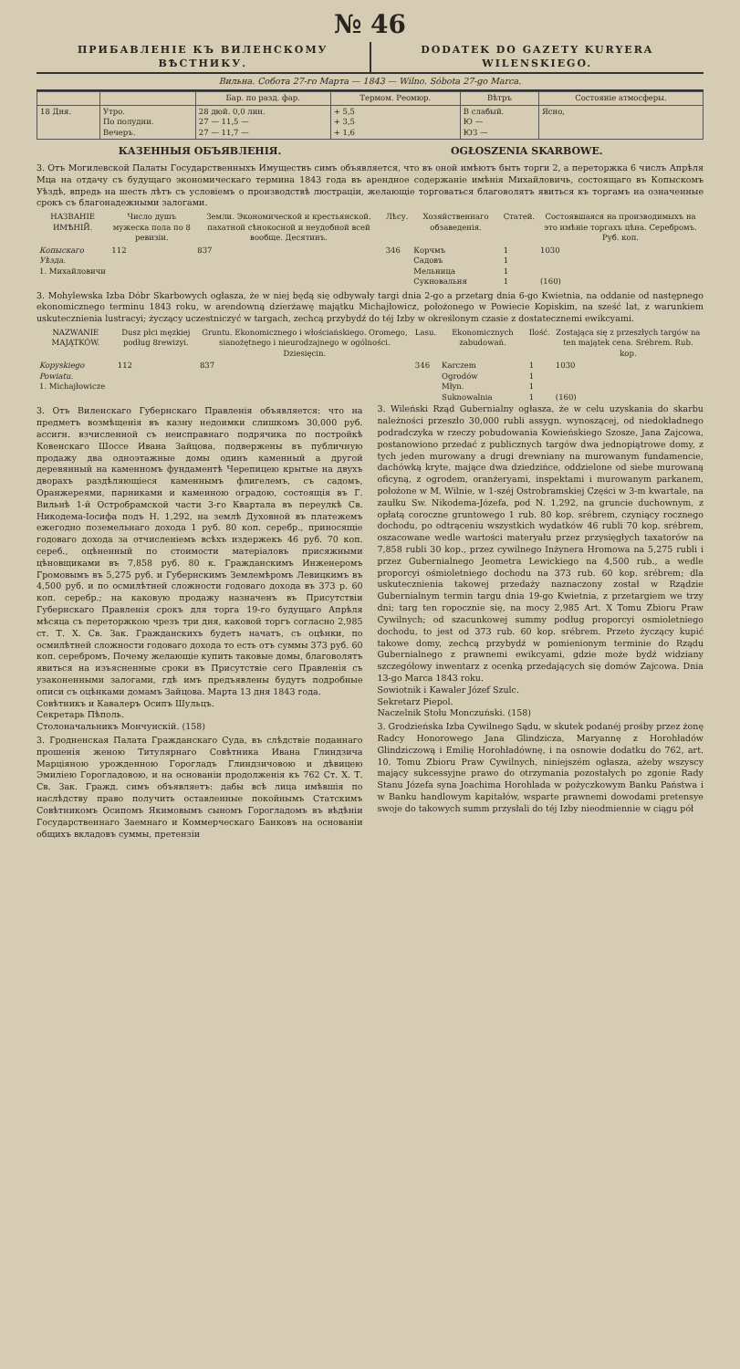№ 46
ПРИБАВЛЕНІЕ КЪ ВИЛЕНСКОМУ ВѢСТНИКУ.
DODATEK DO GAZETY KURYERA WILENSKIEGO.
Вильна. Собота 27-го Марта — 1843 — Wilno. Sóbota 27-go Marca.
| | | Бар. по разд. фар. | Термом. Реомюр. | Вѣтръ | Состояніе атмосферы. |
| --- | --- | --- | --- | --- | --- |
| 18 Дня. | Утро. По полудни. Вечеръ. | 28 дюй. 0,0 лин. 27 — 11,5 — 27 — 11,7 — | + 5,5 + 3,5 + 1,6 | В слабый. Ю — ЮЗ — | Ясно, |
КАЗЕННЫЯ ОБЪЯВЛЕНІЯ. OGŁOSZENIA SKARBOWE.
3. Отъ Могилевской Палаты Государственныхъ Имуществъ симъ объявляется, что въ оной имѣютъ быть торги 2, а переторжка 6 числъ Апрѣля Мца на отдачу съ будущаго экономическаго термина 1843 года въ арендное содержаніе имѣнія Михайловичь, состоящаго въ Копыскомъ Уѣздѣ, впредь на шесть лѣтъ съ условіемъ о производствѣ люстраціи, желающіе торговаться благоволятъ явиться къ торгамъ на означенные срокъ съ благонадежными залогами.
| НАЗВАНІЕ ИМѢНІЙ. | Число душъ мужеска пола по 8 ревизіи. | Земли. Экономической и крестьянской. пахатной сѣнокосной и неудобной всей вообще. Десятинъ. | Лѣсу. | Хозяйственнаго обзаведенія. | Статей. | Состоявшаяся на производимыхъ на это имѣніе торгахъ цѣна. Серебромъ. Руб. коп. |
| --- | --- | --- | --- | --- | --- | --- |
| Копыскаго Уѣзда. 1. Михайловичи | 112 | 837 | 346 | Корчмъ Садовъ Мельница Сукновальня | 1 1 1 1 | 1030 (160) |
3. Mohylewska Izba Dóbr Skarbowych ogłasza, że w niej będą się odbywały targi dnia 2-go a przetarg dnia 6-go Kwietnia, na oddanie od następnego ekonomicznego terminu 1843 roku, w arendowną dzierżawę majątku Michajłowicz, położonego w Powiecie Kopiskim, na sześć lat, z warunkiem uskutecznienia lustracyi; życzący uczestniczyć w targach, zechcą przybydź do téj Izby w określonym czasie z dostatecznemi ewikcyami.
| NAZWANIE MAJĄTKÓW. | Dusz płci męzkiej podług 8rewizyi. | Gruntu. Ekonomicznego i włościańskiego. Oromego, sianożętnego i nieurodzajnego w ogólności. Dziesięcin. | Lasu. | Ekonomicznych zabudowań. | Ilość. | Zostająca się z przeszłych targów na ten majątek cena. Srébrem. Rub. kop. |
| --- | --- | --- | --- | --- | --- | --- |
| Kopyskiego Powiatu. 1. Michajłowicze | 112 | 837 | 346 | Karczem Ogrodów Młyn. Suknowalnia | 1 1 1 1 | 1030 (160) |
3. Отъ Виленскаго Губернскаго Правленія объявляется: что на предметъ возмѣщенія въ казну недоимки слишкомъ 30,000 руб. ассигн. взчисленной съ неисправнаго подрячика по постройкѣ Ковенскаго Шоссе Ивана Зайцова, подвержены въ публичную продажу два одноэтажные домы одинъ каменный а другой деревянный на каменномъ фундаментѣ Черепицею крытые на двухъ дворахъ раздѣляющіеся каменнымъ флигелемъ, съ садомъ, Оранжереями, парниками и каменною оградою, состоящія въ Г. Вильнѣ 1-й Остробрамской части 3-го Квартала въ переулкѣ Св. Никодема-Іосифа подъ Н. 1,292, на землѣ Духовной въ платежемъ ежегодно поземельнаго дохода 1 руб. 80 коп. серебр., приносящіе годоваго дохода за отчисленіемъ всѣхъ издержекъ 46 руб. 70 коп. сереб., оцѣненный по стоимости матеріаловъ присяжными цѣновщиками въ 7,858 руб. 80 к. Гражданскимъ Инженеромъ Громовымъ въ 5,275 руб. и Губернскимъ Землемѣромъ Левицкимъ въ 4,500 руб. и по осмилѣтней сложности годоваго дохода въ 373 р. 60 коп. серебр.; на каковую продажу назначенъ въ Присутствіи Губернскаго Правленія срокъ для торга 19-го будущаго Апрѣля мѣсяца съ переторжкою чрезъ три дня, каковой торгъ согласно 2,985 ст. Т. X. Св. Зак. Гражданскихъ будетъ начатъ, съ оцѣнки, по осмилѣтней сложности годоваго дохода то есть отъ суммы 373 руб. 60 коп. серебромъ, Почему желающіе купить таковые домы, благоволятъ явиться на изъясненные сроки въ Присутствіе сего Правленія съ узаконенными залогами, гдѣ имъ предъявлены будутъ подробные описи съ оцѣнками домамъ Зайцова. Марта 13 дня 1843 года.
Совѣтникъ и Кавалеръ Осипъ Шульцъ.
Секретарь Пѣполь.
Столоначальникъ Мончунскій. (158)
3. Гродненская Палата Гражданскаго Суда, въ слѣдствіе поданнаго прошенія женою Титулярнаго Совѣтника Ивана Глиндзича Марціяною урожденною Горогладъ Глиндзичовою и дѣвицею Эмиліею Горогладовою, и на основаніи продолженія къ 762 Ст. X. Т. Св. Зак. Гражд. симъ объявляетъ: дабы всѣ лица имѣвшія по наслѣдству право получить оставленные покойнымъ Статскимъ Совѣтникомъ Осипомъ Якимовымъ сыномъ Горогладомъ въ вѣдѣніи Государственнаго Заемнаго и Коммерческаго Банковъ на основаніи общихъ вкладовъ суммы, претензіи
3. Wileński Rząd Gubernialny ogłasza, że w celu uzyskania do skarbu należności przeszło 30,000 rubli assygn. wynoszącej, od niedokładnego podradczyka w rzeczy pobudowania Kowieńskiego Szosze, Jana Zajcowa, postanowiono przedać z publicznych targów dwa jednopiątrowe domy, z tych jeden murowany a drugi drewniany na murowanym fundamencie, dachówką kryte, mające dwa dziedzińce, oddzielone od siebe murowaną oficyną, z ogrodem, oranżeryami, inspektami i murowanym parkanem, położone w M. Wilnie, w 1-széj Ostrobramskiej Części w 3-m kwartale, na zaułku Sw. Nikodema-Józefa, pod N. 1,292, na gruncie duchownym, z opłatą coroczne gruntowego 1 rub. 80 kop. srébrem, czyniący rocznego dochodu, po odtrąceniu wszystkich wydatków 46 rubli 70 kop. srébrem, oszacowane wedle wartości materyału przez przysięgłych taxatorów na 7,858 rubli 30 kop., przez cywilnego Inżynera Hromowa na 5,275 rubli i przez Gubernialnego Jeometra Lewickiego na 4,500 rub., a wedle proporcyi ośmioletniego dochodu na 373 rub. 60 kop. srébrem; dla uskutecznienia takowej przedaży naznaczony został w Rządzie Gubernialnym termin targu dnia 19-go Kwietnia, z przetargiem we trzy dni; targ ten ropocznie się, na mocy 2,985 Art. X Tomu Zbioru Praw Cywilnych; od szacunkowej summy podług proporcyi osmioletniego dochodu, to jest od 373 rub. 60 kop. srébrem. Przeto życzący kupić takowe domy, zechcą przybydź w pomienionym terminie do Rządu Gubernialnego z prawnemi ewikcyami, gdzie może bydź widziany szczegółowy inwentarz z ocenką przedających się domów Zajcowa. Dnia 13-go Marca 1843 roku.
Sowiotnik i Kawaler Józef Szulc.
Sekretarz Piepol.
Naczelnik Stołu Monczuński. (158)
3. Grodzieńska Izba Cywilnego Sądu, w skutek podanéj prośby przez żonę Radcy Honorowego Jana Glindzicza, Maryannę z Horohładów Glindziczową i Emilię Horohładównę, i na osnowie dodatku do 762, art. 10. Tomu Zbioru Praw Cywilnych, niniejszém ogłasza, ażeby wszyscy mający sukcessyjne prawo do otrzymania pozostałych po zgonie Rady Stanu Józefa syna Joachima Horohlada w pożyczkowym Banku Państwa i w Banku handlowym kapitałów, wsparte prawnemi dowodami pretensye swoje do takowych summ przysłali do téj Izby nieodmiennie w ciągu pół